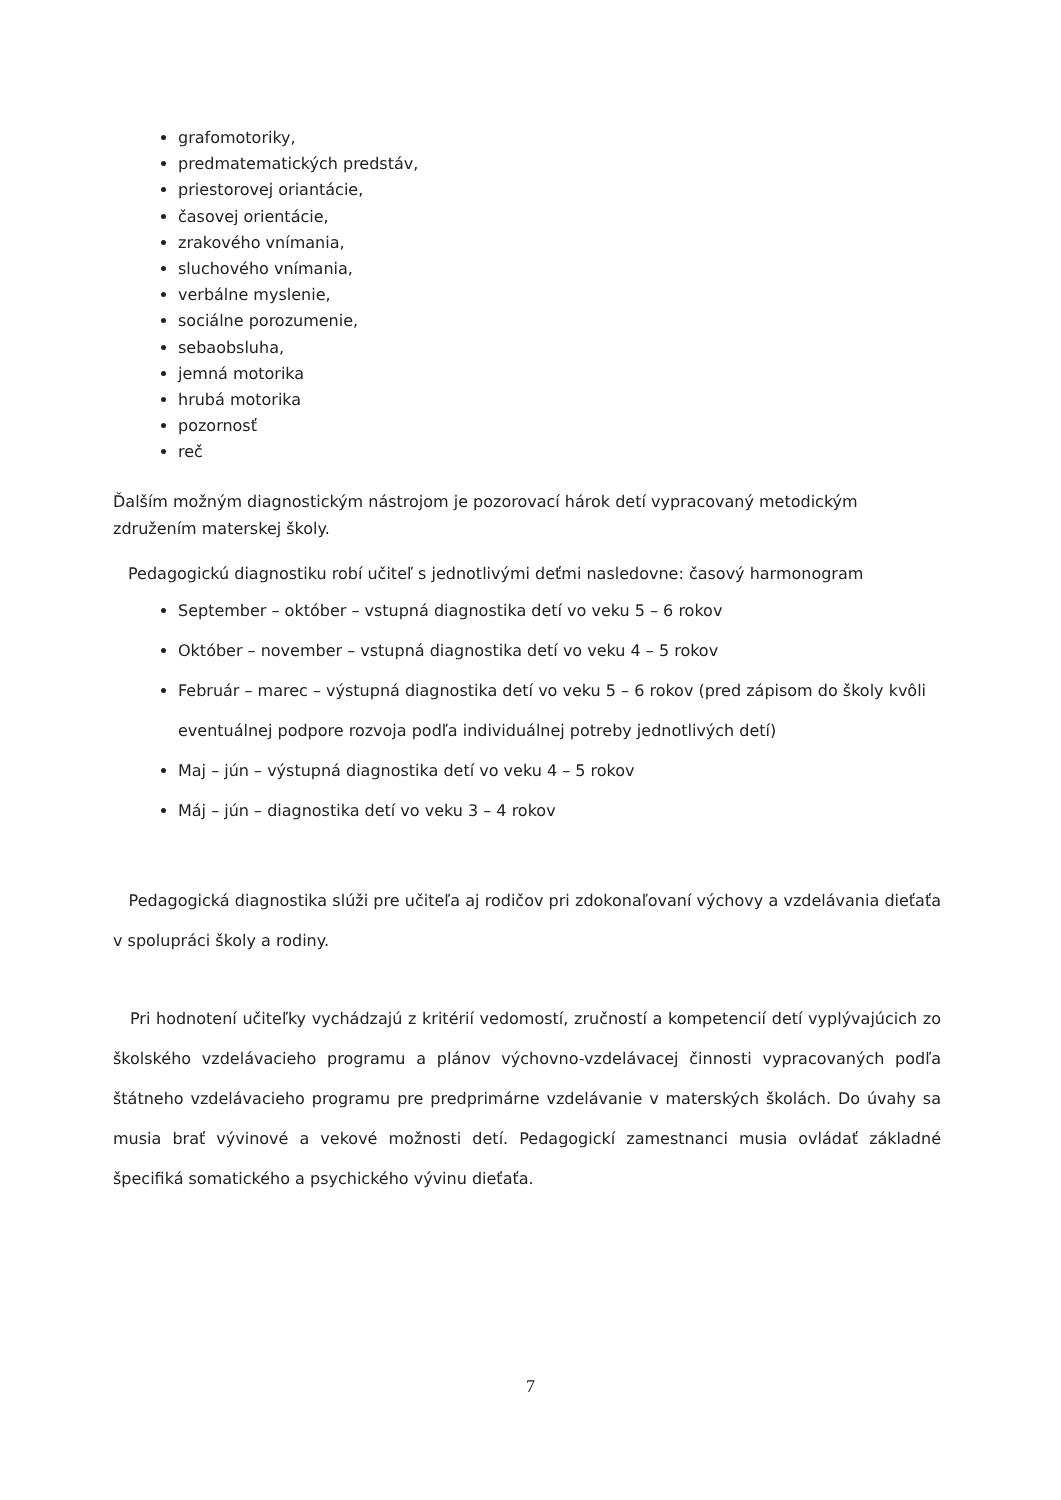grafomotoriky,
predmatematických predstáv,
priestorovej oriantácie,
časovej orientácie,
zrakového vnímania,
sluchového vnímania,
verbálne myslenie,
sociálne porozumenie,
sebaobsluha,
jemná motorika
hrubá motorika
pozornosť
reč
Ďalším možným diagnostickým nástrojom je pozorovací hárok detí vypracovaný metodickým združením materskej školy.
Pedagogickú diagnostiku robí učiteľ s jednotlivými deťmi nasledovne: časový harmonogram
September – október – vstupná diagnostika detí vo veku 5 – 6 rokov
Október – november – vstupná diagnostika detí vo veku 4 – 5 rokov
Február – marec – výstupná diagnostika detí vo veku 5 – 6 rokov (pred zápisom do školy kvôli eventuálnej podpore rozvoja podľa individuálnej potreby jednotlivých detí)
Maj – jún – výstupná diagnostika detí vo veku 4 – 5 rokov
Máj – jún – diagnostika detí vo veku 3 – 4 rokov
Pedagogická diagnostika slúži pre učiteľa aj rodičov pri zdokonaľovaní výchovy a vzdelávania dieťaťa v spolupráci školy a rodiny.
Pri hodnotení učiteľky vychádzajú z kritérií vedomostí, zručností a kompetencií detí vyplývajúcich zo školského vzdelávacieho programu a plánov výchovno-vzdelávacej činnosti vypracovaných podľa štátneho vzdelávacieho programu pre predprimárne vzdelávanie v materských školách. Do úvahy sa musia brať vývinové a vekové možnosti detí. Pedagogickí zamestnanci musia ovládať základné špecifiká somatického a psychického vývinu dieťaťa.
7